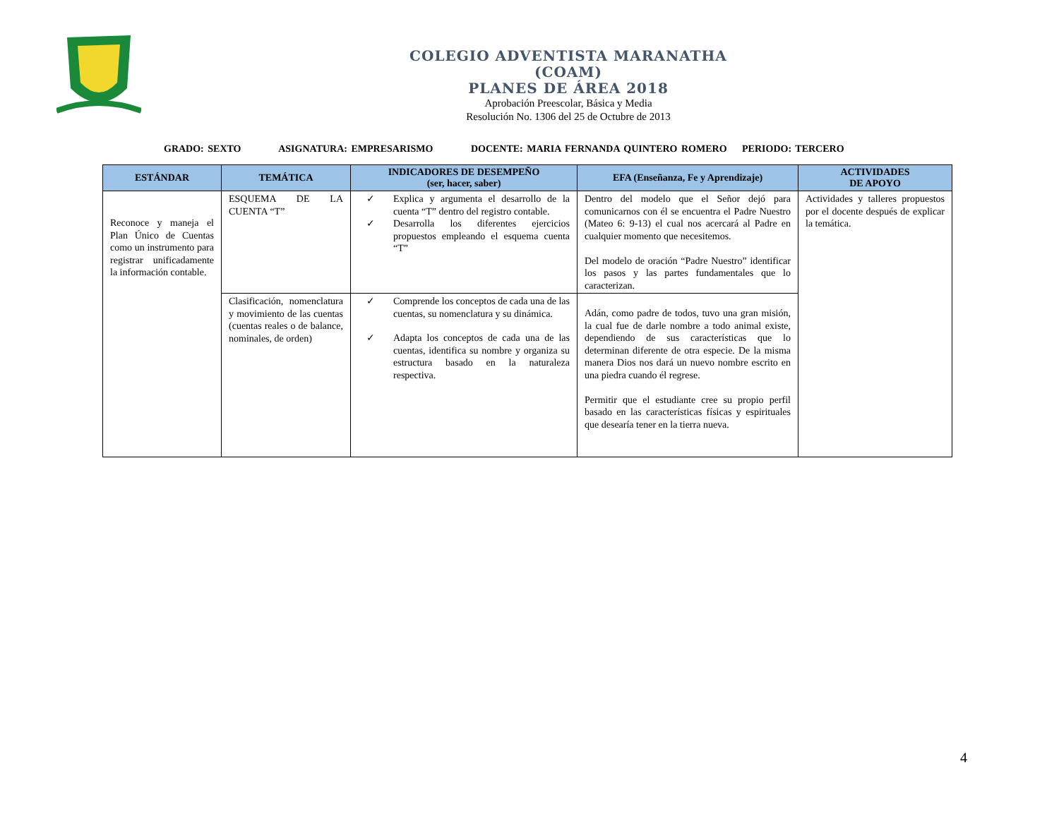COLEGIO ADVENTISTA MARANATHA
(COAM)
PLANES DE ÁREA 2018
Aprobación Preescolar, Básica y Media
Resolución No. 1306 del 25 de Octubre de 2013
GRADO: SEXTO ASIGNATURA: EMPRESARISMO DOCENTE: MARIA FERNANDA QUINTERO ROMERO PERIODO: TERCERO
| ESTÁNDAR | TEMÁTICA | INDICADORES DE DESEMPEÑO (ser, hacer, saber) | EFA (Enseñanza, Fe y Aprendizaje) | ACTIVIDADES DE APOYO |
| --- | --- | --- | --- | --- |
| Reconoce y maneja el Plan Único de Cuentas como un instrumento para registrar unificadamente la información contable. | ESQUEMA DE LA CUENTA “T” | ✓ Explica y argumenta el desarrollo de la cuenta “T” dentro del registro contable. ✓ Desarrolla los diferentes ejercicios propuestos empleando el esquema cuenta “T” | Dentro del modelo que el Señor dejó para comunicarnos con él se encuentra el Padre Nuestro (Mateo 6: 9-13) el cual nos acercará al Padre en cualquier momento que necesitemos. Del modelo de oración “Padre Nuestro” identificar los pasos y las partes fundamentales que lo caracterizan. | Actividades y talleres propuestos por el docente después de explicar la temática. |
| | Clasificación, nomenclatura y movimiento de las cuentas (cuentas reales o de balance, nominales, de orden) | ✓ Comprende los conceptos de cada una de las cuentas, su nomenclatura y su dinámica. ✓ Adapta los conceptos de cada una de las cuentas, identifica su nombre y organiza su estructura basado en la naturaleza respectiva. | Adán, como padre de todos, tuvo una gran misión, la cual fue de darle nombre a todo animal existe, dependiendo de sus características que lo determinan diferente de otra especie. De la misma manera Dios nos dará un nuevo nombre escrito en una piedra cuando él regrese. Permitir que el estudiante cree su propio perfil basado en las características físicas y espirituales que desearía tener en la tierra nueva. | |
4